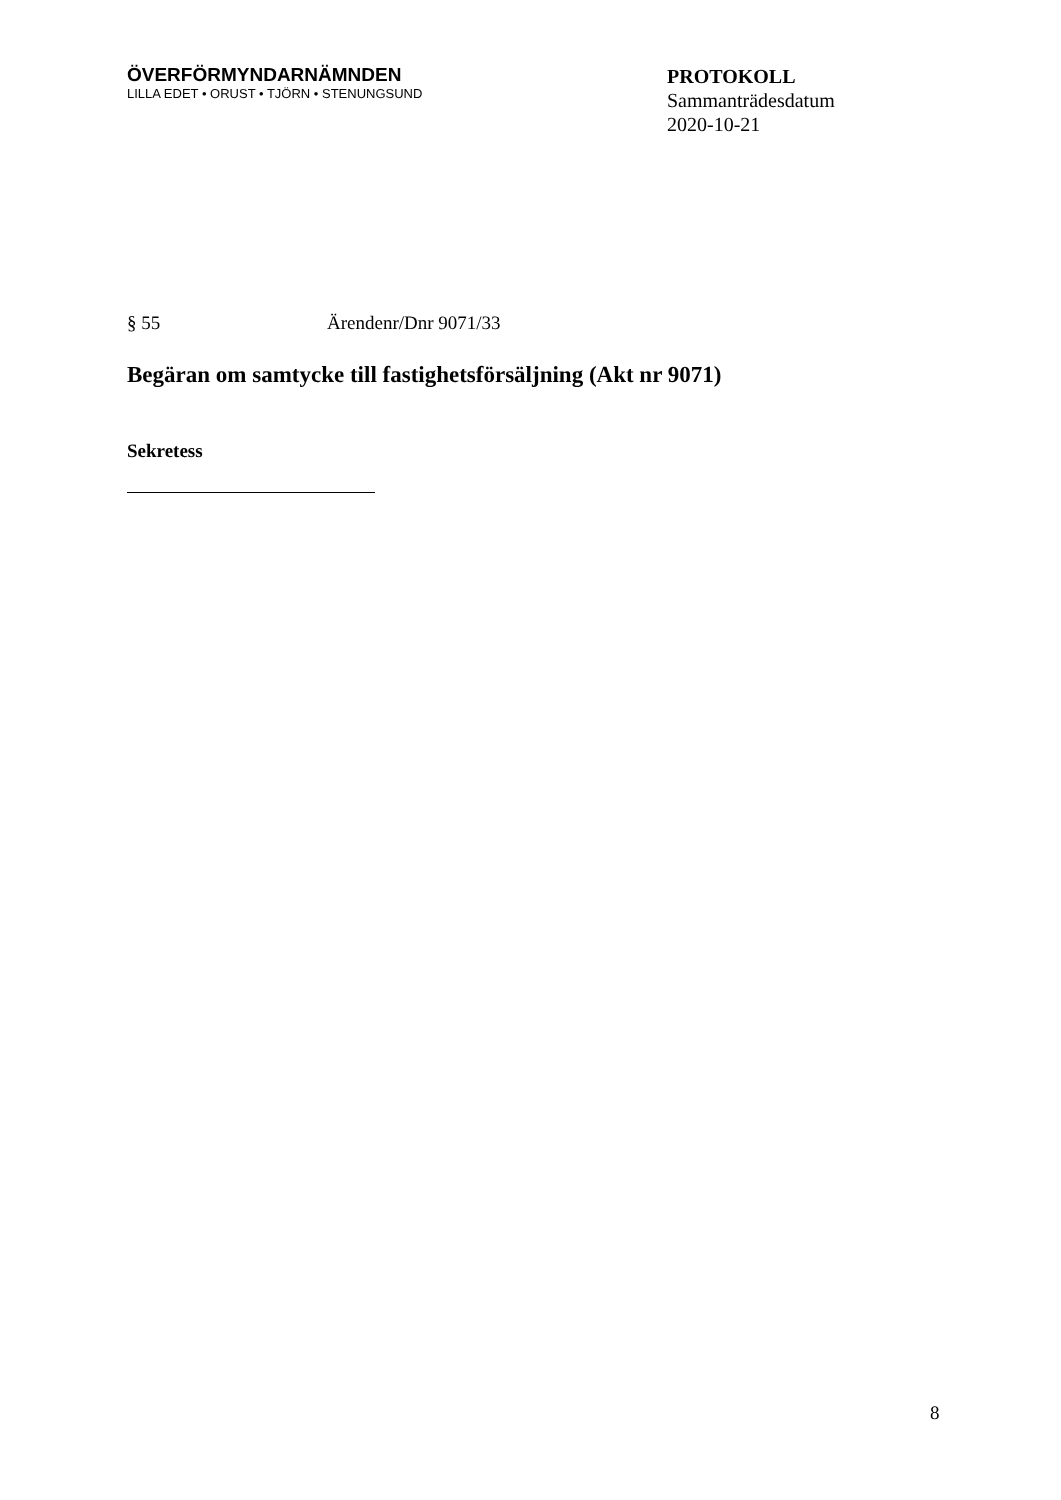ÖVERFÖRMYNDARNÄMNDEN
LILLA EDET • ORUST • TJÖRN • STENUNGSUND
PROTOKOLL
Sammanträdesdatum
2020-10-21
§ 55 Ärendenr/Dnr 9071/33
Begäran om samtycke till fastighetsförsäljning (Akt nr 9071)
Sekretess
8